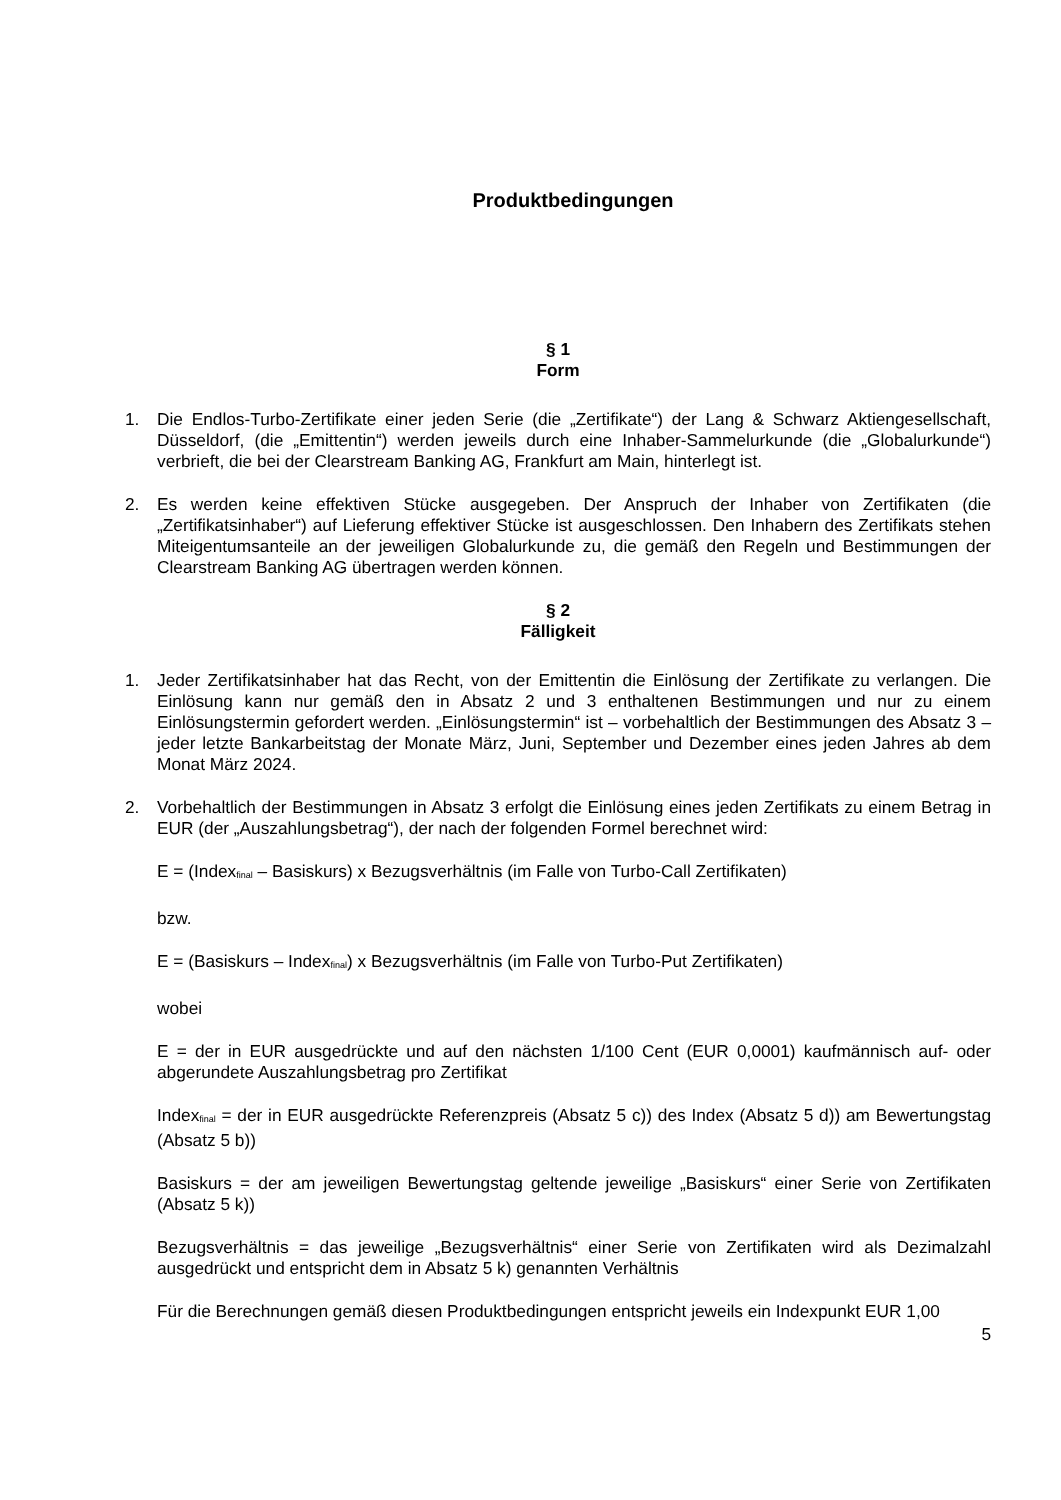Produktbedingungen
§ 1
Form
1. Die Endlos-Turbo-Zertifikate einer jeden Serie (die „Zertifikate“) der Lang & Schwarz Aktiengesellschaft, Düsseldorf, (die „Emittentin“) werden jeweils durch eine Inhaber-Sammelurkunde (die „Globalurkunde“) verbrieft, die bei der Clearstream Banking AG, Frankfurt am Main, hinterlegt ist.
2. Es werden keine effektiven Stücke ausgegeben. Der Anspruch der Inhaber von Zertifikaten (die „Zertifikatsinhaber“) auf Lieferung effektiver Stücke ist ausgeschlossen. Den Inhabern des Zertifikats stehen Miteigentumsanteile an der jeweiligen Globalurkunde zu, die gemäß den Regeln und Bestimmungen der Clearstream Banking AG übertragen werden können.
§ 2
Fälligkeit
1. Jeder Zertifikatsinhaber hat das Recht, von der Emittentin die Einlösung der Zertifikate zu verlangen. Die Einlösung kann nur gemäß den in Absatz 2 und 3 enthaltenen Bestimmungen und nur zu einem Einlösungstermin gefordert werden. „Einlösungstermin“ ist – vorbehaltlich der Bestimmungen des Absatz 3 – jeder letzte Bankarbeitstag der Monate März, Juni, September und Dezember eines jeden Jahres ab dem Monat März 2024.
2. Vorbehaltlich der Bestimmungen in Absatz 3 erfolgt die Einlösung eines jeden Zertifikats zu einem Betrag in EUR (der „Auszahlungsbetrag“), der nach der folgenden Formel berechnet wird:
E = (Index<sub>final</sub> – Basiskurs) x Bezugsverhältnis (im Falle von Turbo-Call Zertifikaten)
bzw.
E = (Basiskurs – Index<sub>final</sub>) x Bezugsverhältnis (im Falle von Turbo-Put Zertifikaten)
wobei
E = der in EUR ausgedrückte und auf den nächsten 1/100 Cent (EUR 0,0001) kaufmännisch auf- oder abgerundete Auszahlungsbetrag pro Zertifikat
Index<sub>final</sub> = der in EUR ausgedrückte Referenzpreis (Absatz 5 c)) des Index (Absatz 5 d)) am Bewertungstag (Absatz 5 b))
Basiskurs = der am jeweiligen Bewertungstag geltende jeweilige „Basiskurs“ einer Serie von Zertifikaten (Absatz 5 k))
Bezugsverhältnis = das jeweilige „Bezugsverhältnis“ einer Serie von Zertifikaten wird als Dezimalzahl ausgedrückt und entspricht dem in Absatz 5 k) genannten Verhältnis
Für die Berechnungen gemäß diesen Produktbedingungen entspricht jeweils ein Indexpunkt EUR 1,00
5